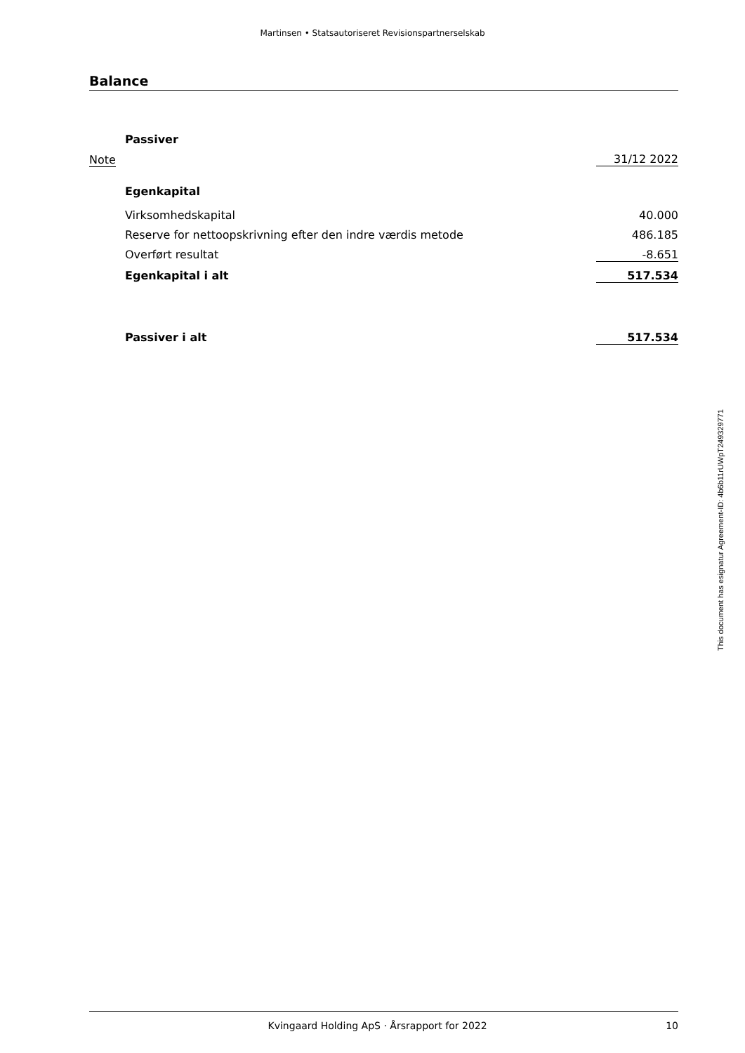Martinsen • Statsautoriseret Revisionspartnerselskab
Balance
| | Passiver | |
| Note | | 31/12 2022 |
| | Egenkapital | |
| | Virksomhedskapital | 40.000 |
| | Reserve for nettoopskrivning efter den indre værdis metode | 486.185 |
| | Overført resultat | -8.651 |
| | Egenkapital i alt | 517.534 |
| | Passiver i alt | 517.534 |
This document has esignatur Agreement-ID: 4b6b11rUWpT249329771
Kvingaard Holding ApS · Årsrapport for 2022 10